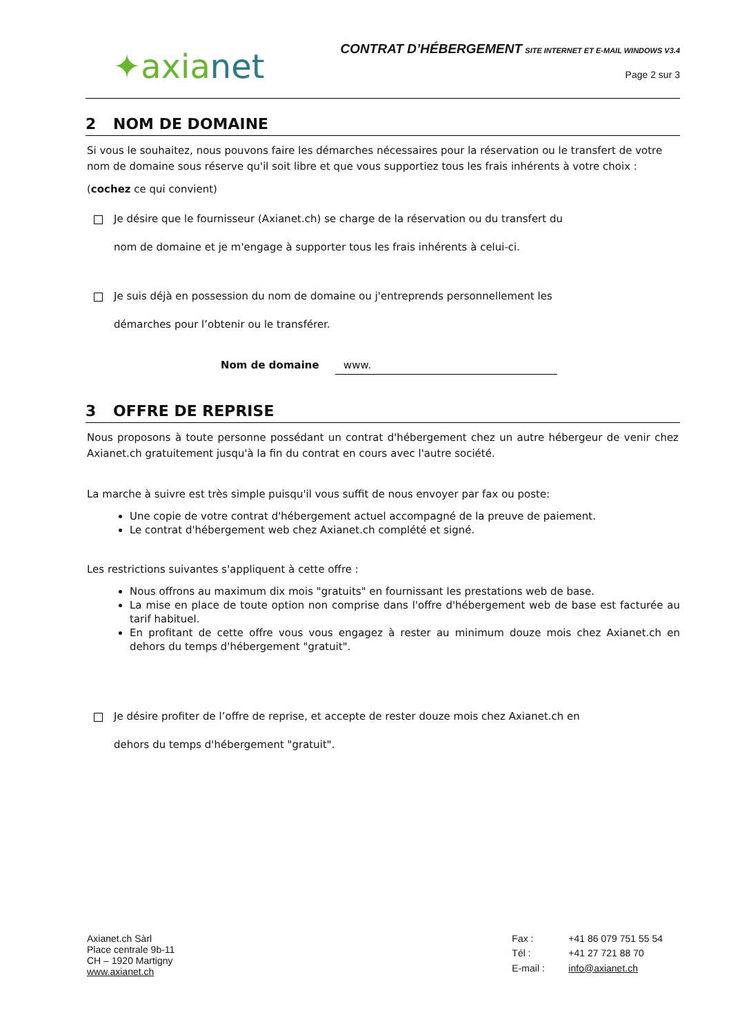✦axianet
CONTRAT D’HÉBERGEMENT SITE INTERNET ET E-MAIL WINDOWS V3.4
Page 2 sur 3
2 NOM DE DOMAINE
Si vous le souhaitez, nous pouvons faire les démarches nécessaires pour la réservation ou le transfert de votre nom de domaine sous réserve qu'il soit libre et que vous supportiez tous les frais inhérents à votre choix :
(cochez ce qui convient)
Je désire que le fournisseur (Axianet.ch) se charge de la réservation ou du transfert du
nom de domaine et je m'engage à supporter tous les frais inhérents à celui-ci.
Je suis déjà en possession du nom de domaine ou j'entreprends personnellement les
démarches pour l’obtenir ou le transférer.
Nom de domaine www.
3 OFFRE DE REPRISE
Nous proposons à toute personne possédant un contrat d'hébergement chez un autre hébergeur de venir chez Axianet.ch gratuitement jusqu'à la fin du contrat en cours avec l'autre société.
La marche à suivre est très simple puisqu'il vous suffit de nous envoyer par fax ou poste:
Une copie de votre contrat d'hébergement actuel accompagné de la preuve de paiement.
Le contrat d'hébergement web chez Axianet.ch complété et signé.
Les restrictions suivantes s'appliquent à cette offre :
Nous offrons au maximum dix mois "gratuits" en fournissant les prestations web de base.
La mise en place de toute option non comprise dans l'offre d'hébergement web de base est facturée au tarif habituel.
En profitant de cette offre vous vous engagez à rester au minimum douze mois chez Axianet.ch en dehors du temps d'hébergement "gratuit".
Je désire profiter de l’offre de reprise, et accepte de rester douze mois chez Axianet.ch en
dehors du temps d'hébergement "gratuit".
Axianet.ch Sàrl
Place centrale 9b-11
CH – 1920 Martigny
www.axianet.ch
Fax : +41 86 079 751 55 54 Tél : +41 27 721 88 70 E-mail : info@axianet.ch